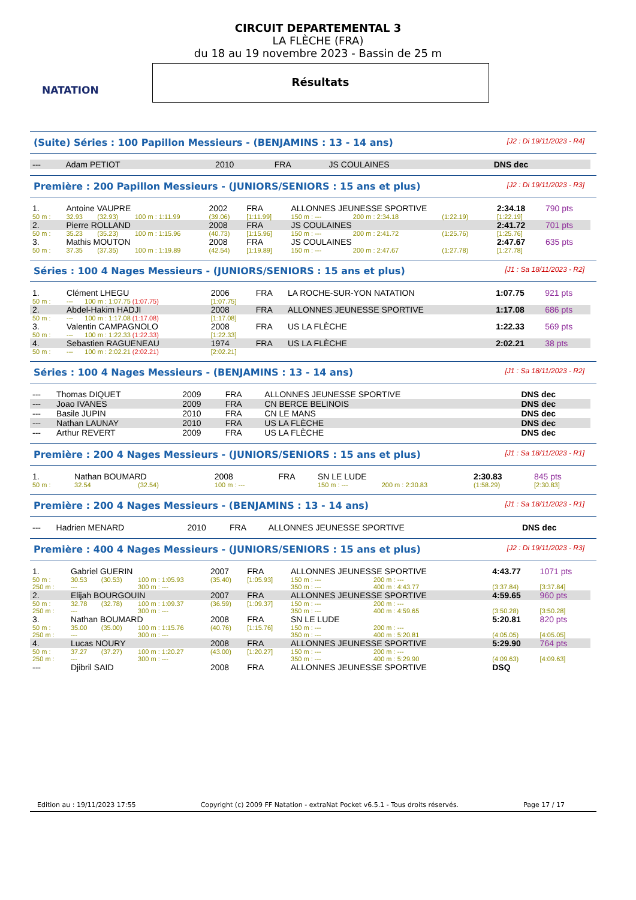NATATION
CIRCUIT DEPARTEMENTAL 3
LA FLÈCHE (FRA)
du 18 au 19 novembre 2023 - Bassin de 25 m
Résultats
(Suite) Séries : 100 Papillon Messieurs - (BENJAMINS : 13 - 14 ans) [J2 : Di 19/11/2023 - R4]
| --- | Adam PETIOT | 2010 | FRA | JS COULAINES | DNS dec |
Première : 200 Papillon Messieurs - (JUNIORS/SENIORS : 15 ans et plus) [J2 : Di 19/11/2023 - R3]
| 1. | Antoine VAUPRE | | | 2002 | FRA | ALLONNES JEUNESSE SPORTIVE | | | 2:34.18 | 790 pts |
| 50 m : | 32.93 | (32.93) | 100 m : 1:11.99 | (39.06) | [1:11.99] | 150 m : --- | 200 m : 2:34.18 | (1:22.19) | [1:22.19] | |
| 2. | Pierre ROLLAND | | | 2008 | FRA | JS COULAINES | | | 2:41.72 | 701 pts |
| 50 m : | 35.23 | (35.23) | 100 m : 1:15.96 | (40.73) | [1:15.96] | 150 m : --- | 200 m : 2:41.72 | (1:25.76) | [1:25.76] | |
| 3. | Mathis MOUTON | | | 2008 | FRA | JS COULAINES | | | 2:47.67 | 635 pts |
| 50 m : | 37.35 | (37.35) | 100 m : 1:19.89 | (42.54) | [1:19.89] | 150 m : --- | 200 m : 2:47.67 | (1:27.78) | [1:27.78] | |
Séries : 100 4 Nages Messieurs - (JUNIORS/SENIORS : 15 ans et plus) [J1 : Sa 18/11/2023 - R2]
| 1. | Clément LHEGU | | 2006 | FRA | LA ROCHE-SUR-YON NATATION | 1:07.75 | 921 pts |
| 50 m : | --- | 100 m : 1:07.75 (1:07.75) | [1:07.75] | | | | |
| 2. | Abdel-Hakim HADJI | | 2008 | FRA | ALLONNES JEUNESSE SPORTIVE | 1:17.08 | 686 pts |
| 50 m : | --- | 100 m : 1:17.08 (1:17.08) | [1:17.08] | | | | |
| 3. | Valentin CAMPAGNOLO | | 2008 | FRA | US LA FLÈCHE | 1:22.33 | 569 pts |
| 50 m : | --- | 100 m : 1:22.33 (1:22.33) | [1:22.33] | | | | |
| 4. | Sebastien RAGUENEAU | | 1974 | FRA | US LA FLÈCHE | 2:02.21 | 38 pts |
| 50 m : | --- | 100 m : 2:02.21 (2:02.21) | [2:02.21] | | | | |
Séries : 100 4 Nages Messieurs - (BENJAMINS : 13 - 14 ans) [J1 : Sa 18/11/2023 - R2]
| --- | Thomas DIQUET | 2009 | FRA | ALLONNES JEUNESSE SPORTIVE | DNS dec |
| --- | Joao IVANES | 2009 | FRA | CN BERCE BELINOIS | DNS dec |
| --- | Basile JUPIN | 2010 | FRA | CN LE MANS | DNS dec |
| --- | Nathan LAUNAY | 2010 | FRA | US LA FLÈCHE | DNS dec |
| --- | Arthur REVERT | 2009 | FRA | US LA FLÈCHE | DNS dec |
Première : 200 4 Nages Messieurs - (JUNIORS/SENIORS : 15 ans et plus) [J1 : Sa 18/11/2023 - R1]
| 1. | Nathan BOUMARD | | 2008 | FRA | SN LE LUDE | | 2:30.83 | 845 pts |
| 50 m : | 32.54 | (32.54) | 100 m : --- | | 150 m : --- | 200 m : 2:30.83 | (1:58.29) | [2:30.83] |
Première : 200 4 Nages Messieurs - (BENJAMINS : 13 - 14 ans) [J1 : Sa 18/11/2023 - R1]
| --- | Hadrien MENARD | 2010 | FRA | ALLONNES JEUNESSE SPORTIVE | DNS dec |
Première : 400 4 Nages Messieurs - (JUNIORS/SENIORS : 15 ans et plus) [J2 : Di 19/11/2023 - R3]
| 1. | Gabriel GUERIN | | | 2007 | FRA | ALLONNES JEUNESSE SPORTIVE | | 4:43.77 | 1071 pts |
| 50 m : | 30.53 | (30.53) | 100 m : 1:05.93 | (35.40) | [1:05.93] | 150 m : --- | 200 m : --- | | |
| 250 m : | --- | | 300 m : --- | | | 350 m : --- | 400 m : 4:43.77 | (3:37.84) | [3:37.84] |
| 2. | Elijah BOURGOUIN | | | 2007 | FRA | ALLONNES JEUNESSE SPORTIVE | | 4:59.65 | 960 pts |
| 50 m : | 32.78 | (32.78) | 100 m : 1:09.37 | (36.59) | [1:09.37] | 150 m : --- | 200 m : --- | | |
| 250 m : | --- | | 300 m : --- | | | 350 m : --- | 400 m : 4:59.65 | (3:50.28) | [3:50.28] |
| 3. | Nathan BOUMARD | | | 2008 | FRA | SN LE LUDE | | 5:20.81 | 820 pts |
| 50 m : | 35.00 | (35.00) | 100 m : 1:15.76 | (40.76) | [1:15.76] | 150 m : --- | 200 m : --- | | |
| 250 m : | --- | | 300 m : --- | | | 350 m : --- | 400 m : 5:20.81 | (4:05.05) | [4:05.05] |
| 4. | Lucas NOURY | | | 2008 | FRA | ALLONNES JEUNESSE SPORTIVE | | 5:29.90 | 764 pts |
| 50 m : | 37.27 | (37.27) | 100 m : 1:20.27 | (43.00) | [1:20.27] | 150 m : --- | 200 m : --- | | |
| 250 m : | --- | | 300 m : --- | | | 350 m : --- | 400 m : 5:29.90 | (4:09.63) | [4:09.63] |
| --- | Djibril SAID | | | 2008 | FRA | ALLONNES JEUNESSE SPORTIVE | | DSQ | |
Edition au : 19/11/2023 17:55 Copyright (c) 2009 FF Natation - extraNat Pocket v6.5.1 - Tous droits réservés. Page 17 / 17